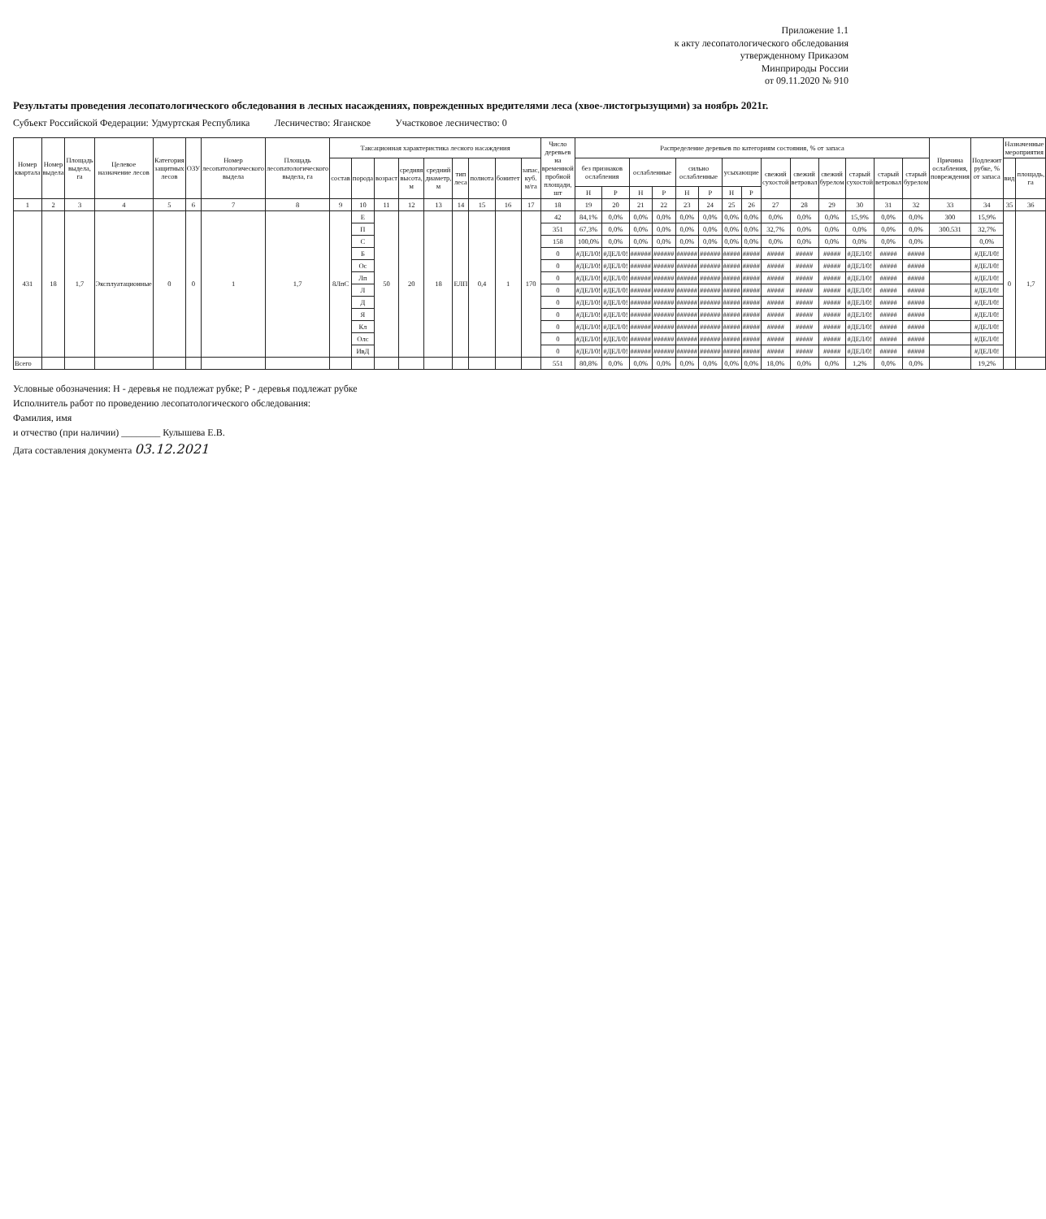Приложение 1.1
к акту лесопатологического обследования
утвержденному Приказом
Минприроды России
от 09.11.2020 № 910
Результаты проведения лесопатологического обследования в лесных насаждениях, поврежденных вредителями леса (хвое-листогрызущими) за ноябрь 2021г.
Субъект Российской Федерации: Удмуртская Республика Лесничество: Яганское Участковое лесничество: 0
| Номер квартала | Номер выдела | Площадь выдела, га | Целевое назначение лесов | Категория защитных лесов | ОЗУ | Номер лесопатологического выдела | Площадь лесопатологического выдела, га | Таксационная характеристика лесного насаждения | | | | | | | | | Число деревьев на временной пробной площади, шт | Распределение деревьев по категориям состояния, % от запаса | | | | | | | | | | | | | | Причина ослабления, повреждения | Подлежит рубке, % от запаса | Назначенные мероприятия | |
| --- | --- | --- | --- | --- | --- | --- | --- | --- | --- | --- | --- | --- | --- | --- | --- | --- | --- | --- | --- | --- | --- | --- | --- | --- | --- | --- | --- | --- | --- | --- | --- | --- | --- | --- | --- |
| | | | | | | | | состав | порода | возраст | средняя высота, м | средний диаметр, м | тип леса | полнота | бонитет | запас, куб. м/га | | без признаков ослабления | | ослабленные | | сильно ослабленные | | усыхающие | | свежий сухостой | свежий ветровал | свежий бурелом | старый сухостой | старый ветровал | старый бурелом | | | вид | площадь, га |
| | | | | | | | | | | | | | | | | | | Н | Р | Н | Р | Н | Р | Н | Р | | | | | | | | | | |
| 1 | 2 | 3 | 4 | 5 | 6 | 7 | 8 | 9 | 10 | 11 | 12 | 13 | 14 | 15 | 16 | 17 | 18 | 19 | 20 | 21 | 22 | 23 | 24 | 25 | 26 | 27 | 28 | 29 | 30 | 31 | 32 | 33 | 34 | 35 | 36 |
| 431 | 18 | 1,7 | Эксплуатационные | 0 | 0 | 1 | 1,7 | 8ЛпС | Е | 50 | 20 | 18 | ЕЛП | 0,4 | 1 | 170 | 42 | 84,1% | 0,0% | 0,0% | 0,0% | 0,0% | 0,0% | 0,0% | 0,0% | 0,0% | 0,0% | 0,0% | 15,9% | 0,0% | 0,0% | 300 | 15,9% | 0 | 1,7 |
| | | | | | | | | | П | | | | | | | | 351 | 67,3% | 0,0% | 0,0% | 0,0% | 0,0% | 0,0% | 0,0% | 0,0% | 32,7% | 0,0% | 0,0% | 0,0% | 0,0% | 0,0% | 300.531 | 32,7% | | |
| | | | | | | | | | С | | | | | | | | 158 | 100,0% | 0,0% | 0,0% | 0,0% | 0,0% | 0,0% | 0,0% | 0,0% | 0,0% | 0,0% | 0,0% | 0,0% | 0,0% | 0,0% | | 0,0% | | |
| | | | | | | | | | Б | | | | | | | | 0 | #ДЕЛ/0! | #ДЕЛ/0! | ###### | ###### | ###### | ###### | ##### | ##### | ##### | ##### | ##### | #ДЕЛ/0! | ##### | ##### | | #ДЕЛ/0! | | |
| | | | | | | | | | Ос | | | | | | | | 0 | #ДЕЛ/0! | #ДЕЛ/0! | ###### | ###### | ###### | ###### | ##### | ##### | ##### | ##### | ##### | #ДЕЛ/0! | ##### | ##### | | #ДЕЛ/0! | | |
| | | | | | | | | | Лп | | | | | | | | 0 | #ДЕЛ/0! | #ДЕЛ/0! | ###### | ###### | ###### | ###### | ##### | ##### | ##### | ##### | ##### | #ДЕЛ/0! | ##### | ##### | | #ДЕЛ/0! | | |
| | | | | | | | | | Л | | | | | | | | 0 | #ДЕЛ/0! | #ДЕЛ/0! | ###### | ###### | ###### | ###### | ##### | ##### | ##### | ##### | ##### | #ДЕЛ/0! | ##### | ##### | | #ДЕЛ/0! | | |
| | | | | | | | | | Д | | | | | | | | 0 | #ДЕЛ/0! | #ДЕЛ/0! | ###### | ###### | ###### | ###### | ##### | ##### | ##### | ##### | ##### | #ДЕЛ/0! | ##### | ##### | | #ДЕЛ/0! | | |
| | | | | | | | | | Я | | | | | | | | 0 | #ДЕЛ/0! | #ДЕЛ/0! | ###### | ###### | ###### | ###### | ##### | ##### | ##### | ##### | ##### | #ДЕЛ/0! | ##### | ##### | | #ДЕЛ/0! | | |
| | | | | | | | | | Кл | | | | | | | | 0 | #ДЕЛ/0! | #ДЕЛ/0! | ###### | ###### | ###### | ###### | ##### | ##### | ##### | ##### | ##### | #ДЕЛ/0! | ##### | ##### | | #ДЕЛ/0! | | |
| | | | | | | | | | Олс | | | | | | | | 0 | #ДЕЛ/0! | #ДЕЛ/0! | ###### | ###### | ###### | ###### | ##### | ##### | ##### | ##### | ##### | #ДЕЛ/0! | ##### | ##### | | #ДЕЛ/0! | | |
| | | | | | | | | | ИвД | | | | | | | | 0 | #ДЕЛ/0! | #ДЕЛ/0! | ###### | ###### | ###### | ###### | ##### | ##### | ##### | ##### | ##### | #ДЕЛ/0! | ##### | ##### | | #ДЕЛ/0! | | |
| Всего | | | | | | | | | | | | | | | | | 551 | 80,8% | 0,0% | 0,0% | 0,0% | 0,0% | 0,0% | 0,0% | 0,0% | 18,0% | 0,0% | 0,0% | 1,2% | 0,0% | 0,0% | | 19,2% | | |
Условные обозначения: Н - деревья не подлежат рубке; Р - деревья подлежат рубке
Исполнитель работ по проведению лесопатологического обследования:
Фамилия, имя
и отчество (при наличии) ________ Кулышева Е.В.
Дата составления документа 03.12.2021